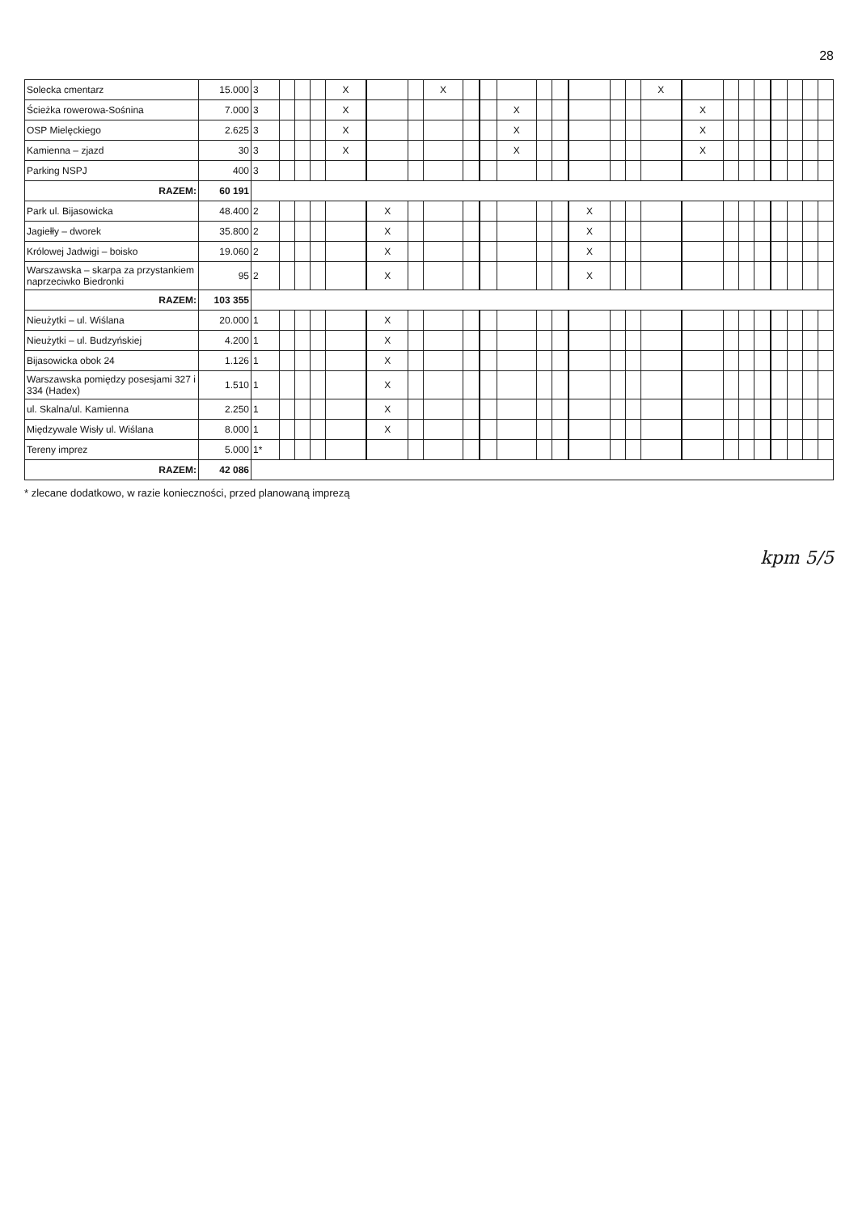28
| Solecka cmentarz | 15.000 | 3 | | | | X | | | X | | | | | | | | | X | | | | | | | | |
| Ścieżka rowerowa-Sośnina | 7.000 | 3 | | | | X | | | | | | X | | | | | | | X | | | | | | | |
| OSP Mielęckiego | 2.625 | 3 | | | | X | | | | | | X | | | | | | | X | | | | | | | |
| Kamienna – zjazd | 30 | 3 | | | | X | | | | | | X | | | | | | | X | | | | | | | |
| Parking NSPJ | 400 | 3 | | | | | | | | | | | | | | | | | | | | | | | | |
| RAZEM: | 60 191 | | | | | | | | | | | | | | | | | | | | | | | | | |
| Park ul. Bijasowicka | 48.400 | 2 | | | | | X | | | | | | | | X | | | | | | | | | | | |
| Jagiełły – dworek | 35.800 | 2 | | | | | X | | | | | | | | X | | | | | | | | | | | |
| Królowej Jadwigi – boisko | 19.060 | 2 | | | | | X | | | | | | | | X | | | | | | | | | | | |
| Warszawska – skarpa za przystankiem naprzeciwko Biedronki | 95 | 2 | | | | | X | | | | | | | | X | | | | | | | | | | | |
| RAZEM: | 103 355 | | | | | | | | | | | | | | | | | | | | | | | | | |
| Nieużytki – ul. Wiślana | 20.000 | 1 | | | | | X | | | | | | | | | | | | | | | | | | | |
| Nieużytki – ul. Budzyńskiej | 4.200 | 1 | | | | | X | | | | | | | | | | | | | | | | | | | |
| Bijasowicka obok 24 | 1.126 | 1 | | | | | X | | | | | | | | | | | | | | | | | | | |
| Warszawska pomiędzy posesjami 327 i 334 (Hadex) | 1.510 | 1 | | | | | X | | | | | | | | | | | | | | | | | | | |
| ul. Skalna/ul. Kamienna | 2.250 | 1 | | | | | X | | | | | | | | | | | | | | | | | | | |
| Międzywale Wisły ul. Wiślana | 8.000 | 1 | | | | | X | | | | | | | | | | | | | | | | | | | |
| Tereny imprez | 5.000 | 1* | | | | | | | | | | | | | | | | | | | | | | | | |
| RAZEM: | 42 086 | | | | | | | | | | | | | | | | | | | | | | | | | |
* zlecane dodatkowo, w razie konieczności, przed planowaną imprezą
kpm 5/5